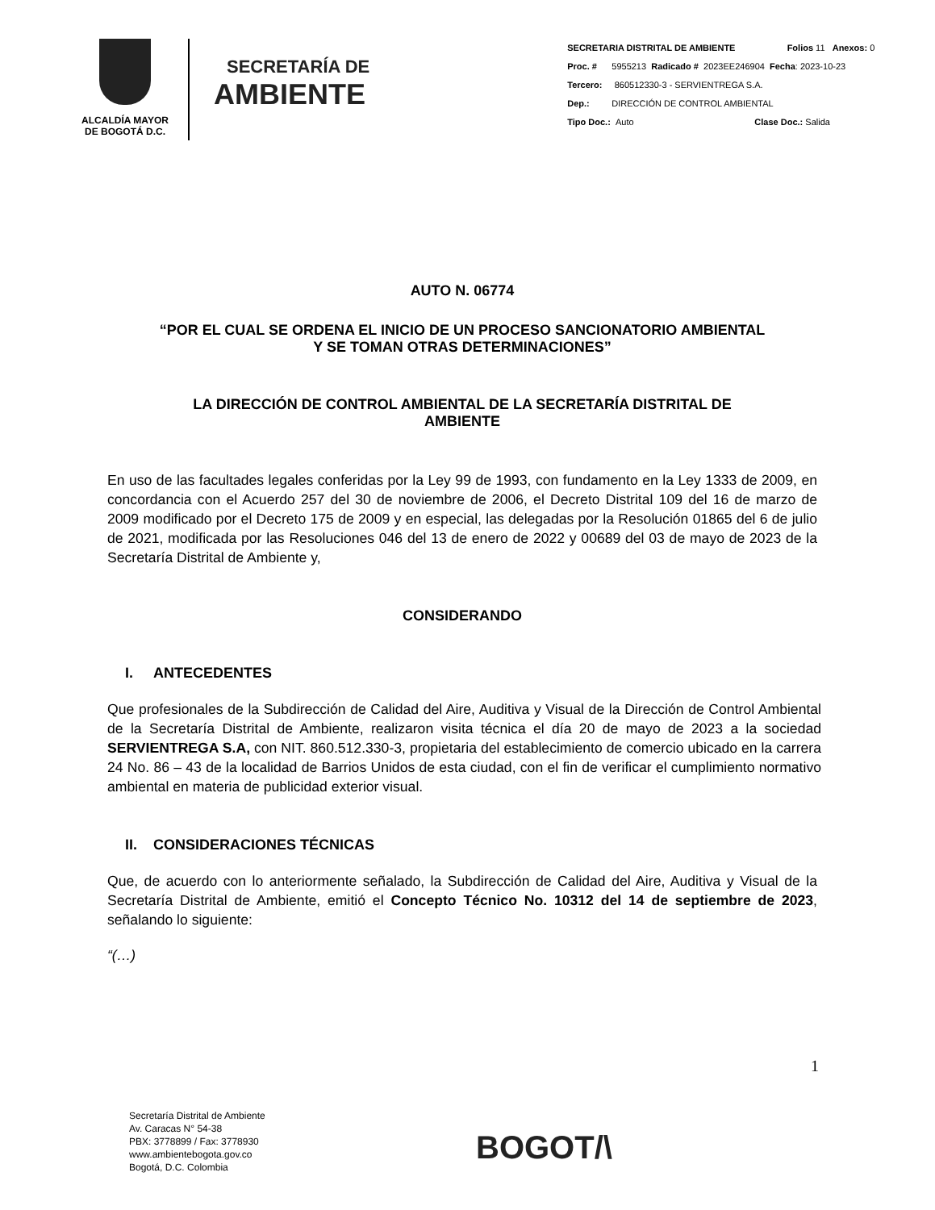ALCALDÍA MAYOR
DE BOGOTÁ D.C.
SECRETARÍA DE
AMBIENTE
SECRETARIA DISTRITAL DE AMBIENTE Folios 11 Anexos: 0
Proc. # 5955213 Radicado # 2023EE246904 Fecha: 2023-10-23
Tercero: 860512330-3 - SERVIENTREGA S.A.
Dep.: DIRECCIÓN DE CONTROL AMBIENTAL
Tipo Doc.: Auto Clase Doc.: Salida
AUTO N. 06774
“POR EL CUAL SE ORDENA EL INICIO DE UN PROCESO SANCIONATORIO AMBIENTAL
Y SE TOMAN OTRAS DETERMINACIONES”
LA DIRECCIÓN DE CONTROL AMBIENTAL DE LA SECRETARÍA DISTRITAL DE
AMBIENTE
En uso de las facultades legales conferidas por la Ley 99 de 1993, con fundamento en la Ley 1333 de 2009, en concordancia con el Acuerdo 257 del 30 de noviembre de 2006, el Decreto Distrital 109 del 16 de marzo de 2009 modificado por el Decreto 175 de 2009 y en especial, las delegadas por la Resolución 01865 del 6 de julio de 2021, modificada por las Resoluciones 046 del 13 de enero de 2022 y 00689 del 03 de mayo de 2023 de la Secretaría Distrital de Ambiente y,
CONSIDERANDO
I. ANTECEDENTES
Que profesionales de la Subdirección de Calidad del Aire, Auditiva y Visual de la Dirección de Control Ambiental de la Secretaría Distrital de Ambiente, realizaron visita técnica el día 20 de mayo de 2023 a la sociedad SERVIENTREGA S.A, con NIT. 860.512.330-3, propietaria del establecimiento de comercio ubicado en la carrera 24 No. 86 – 43 de la localidad de Barrios Unidos de esta ciudad, con el fin de verificar el cumplimiento normativo ambiental en materia de publicidad exterior visual.
II. CONSIDERACIONES TÉCNICAS
Que, de acuerdo con lo anteriormente señalado, la Subdirección de Calidad del Aire, Auditiva y Visual de la Secretaría Distrital de Ambiente, emitió el Concepto Técnico No. 10312 del 14 de septiembre de 2023, señalando lo siguiente:
“(…)
1
Secretaría Distrital de Ambiente
Av. Caracas N° 54-38
PBX: 3778899 / Fax: 3778930
www.ambientebogota.gov.co
Bogotá, D.C. Colombia
BOGOT/\